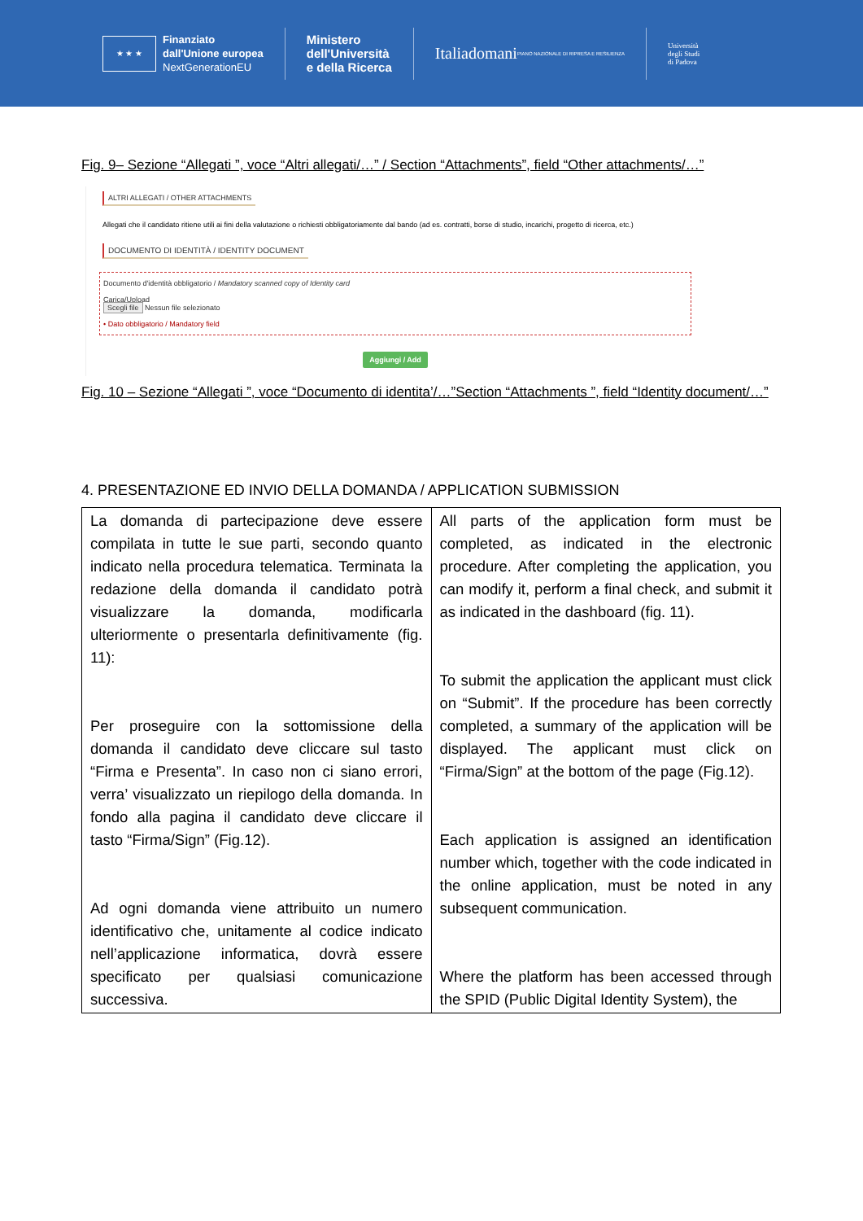★ ★ ★
Finanziato
dall'Unione europea
NextGenerationEU
Ministero
dell'Università
e della Ricerca
Italiadomani
PIANO NAZIONALE DI RIPRESA E RESILIENZA
Università
degli Studi
di Padova
Fig. 9– Sezione “Allegati ”, voce “Altri allegati/…” / Section “Attachments”, field “Other attachments/…”
ALTRI ALLEGATI / OTHER ATTACHMENTS
Allegati che il candidato ritiene utili ai fini della valutazione o richiesti obbligatoriamente dal bando (ad es. contratti, borse di studio, incarichi, progetto di ricerca, etc.)
DOCUMENTO DI IDENTITÀ / IDENTITY DOCUMENT
Documento d'identità obbligatorio / Mandatory scanned copy of Identity card
Carica/Upload
Scegli file Nessun file selezionato
• Dato obbligatorio / Mandatory field
Aggiungi / Add
Fig. 10 – Sezione “Allegati ”, voce “Documento di identita’/…”Section “Attachments ”, field “Identity document/…”
4. PRESENTAZIONE ED INVIO DELLA DOMANDA / APPLICATION SUBMISSION
| La domanda di partecipazione deve essere compilata in tutte le sue parti, secondo quanto indicato nella procedura telematica. Terminata la redazione della domanda il candidato potrà visualizzare la domanda, modificarla ulteriormente o presentarla definitivamente (fig. 11): Per proseguire con la sottomissione della domanda il candidato deve cliccare sul tasto “Firma e Presenta”. In caso non ci siano errori, verra’ visualizzato un riepilogo della domanda. In fondo alla pagina il candidato deve cliccare il tasto “Firma/Sign” (Fig.12). Ad ogni domanda viene attribuito un numero identificativo che, unitamente al codice indicato nell’applicazione informatica, dovrà essere specificato per qualsiasi comunicazione successiva. | All parts of the application form must be completed, as indicated in the electronic procedure. After completing the application, you can modify it, perform a final check, and submit it as indicated in the dashboard (fig. 11). To submit the application the applicant must click on “Submit”. If the procedure has been correctly completed, a summary of the application will be displayed. The applicant must click on “Firma/Sign” at the bottom of the page (Fig.12). Each application is assigned an identification number which, together with the code indicated in the online application, must be noted in any subsequent communication. Where the platform has been accessed through the SPID (Public Digital Identity System), the |